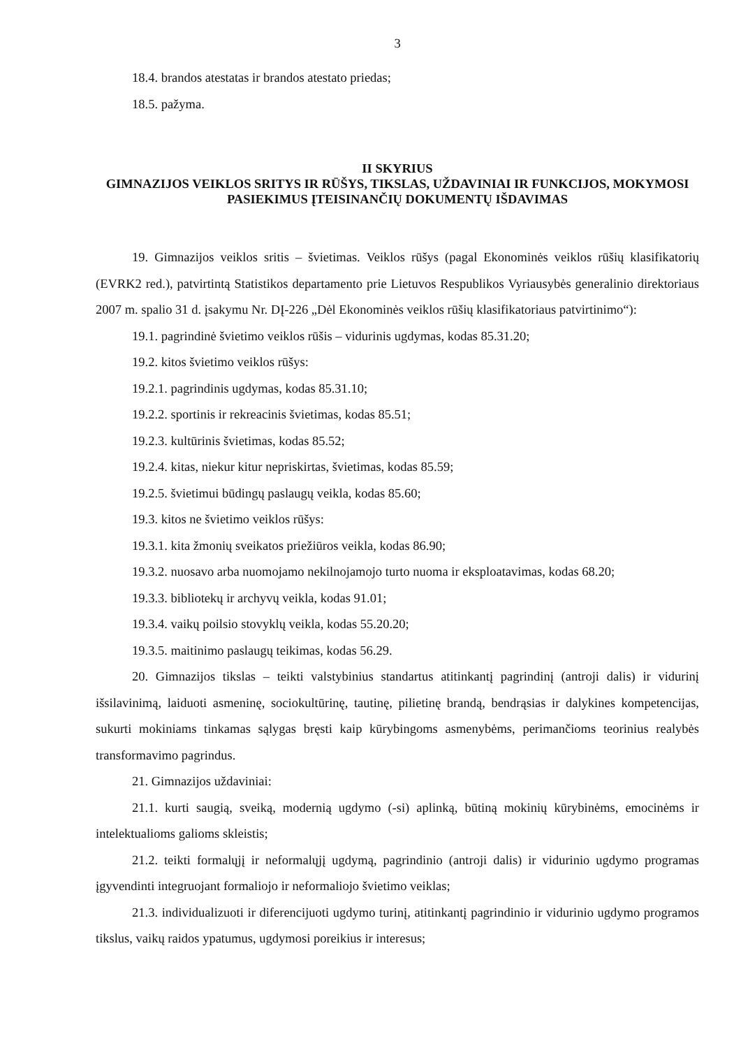3
18.4. brandos atestatas ir brandos atestato priedas;
18.5. pažyma.
II SKYRIUS
GIMNAZIJOS VEIKLOS SRITYS IR RŪŠYS, TIKSLAS, UŽDAVINIAI IR FUNKCIJOS, MOKYMOSI PASIEKIMUS ĮTEISINANČIŲ DOKUMENTŲ IŠDAVIMAS
19. Gimnazijos veiklos sritis – švietimas. Veiklos rūšys (pagal Ekonominės veiklos rūšių klasifikatorių (EVRK2 red.), patvirtintą Statistikos departamento prie Lietuvos Respublikos Vyriausybės generalinio direktoriaus 2007 m. spalio 31 d. įsakymu Nr. DĮ-226 „Dėl Ekonominės veiklos rūšių klasifikatoriaus patvirtinimo“):
19.1. pagrindinė švietimo veiklos rūšis – vidurinis ugdymas, kodas 85.31.20;
19.2. kitos švietimo veiklos rūšys:
19.2.1. pagrindinis ugdymas, kodas 85.31.10;
19.2.2. sportinis ir rekreacinis švietimas, kodas 85.51;
19.2.3. kultūrinis švietimas, kodas 85.52;
19.2.4. kitas, niekur kitur nepriskirtas, švietimas, kodas 85.59;
19.2.5. švietimui būdingų paslaugų veikla, kodas 85.60;
19.3. kitos ne švietimo veiklos rūšys:
19.3.1. kita žmonių sveikatos priežiūros veikla, kodas 86.90;
19.3.2. nuosavo arba nuomojamo nekilnojamojo turto nuoma ir eksploatavimas, kodas 68.20;
19.3.3. bibliotekų ir archyvų veikla, kodas 91.01;
19.3.4. vaikų poilsio stovyklų veikla, kodas 55.20.20;
19.3.5. maitinimo paslaugų teikimas, kodas 56.29.
20. Gimnazijos tikslas – teikti valstybinius standartus atitinkantį pagrindinį (antroji dalis) ir vidurinį išsilavinimą, laiduoti asmeninę, sociokultūrinę, tautinę, pilietinę brandą, bendrąsias ir dalykines kompetencijas, sukurti mokiniams tinkamas sąlygas bręsti kaip kūrybingoms asmenybėms, perimančioms teorinius realybės transformavimo pagrindus.
21. Gimnazijos uždaviniai:
21.1. kurti saugią, sveiką, modernią ugdymo (-si) aplinką, būtiną mokinių kūrybinėms, emocinėms ir intelektualioms galioms skleistis;
21.2. teikti formalųjį ir neformalųjį ugdymą, pagrindinio (antroji dalis) ir vidurinio ugdymo programas įgyvendinti integruojant formaliojo ir neformaliojo švietimo veiklas;
21.3. individualizuoti ir diferencijuoti ugdymo turinį, atitinkantį pagrindinio ir vidurinio ugdymo programos tikslus, vaikų raidos ypatumus, ugdymosi poreikius ir interesus;